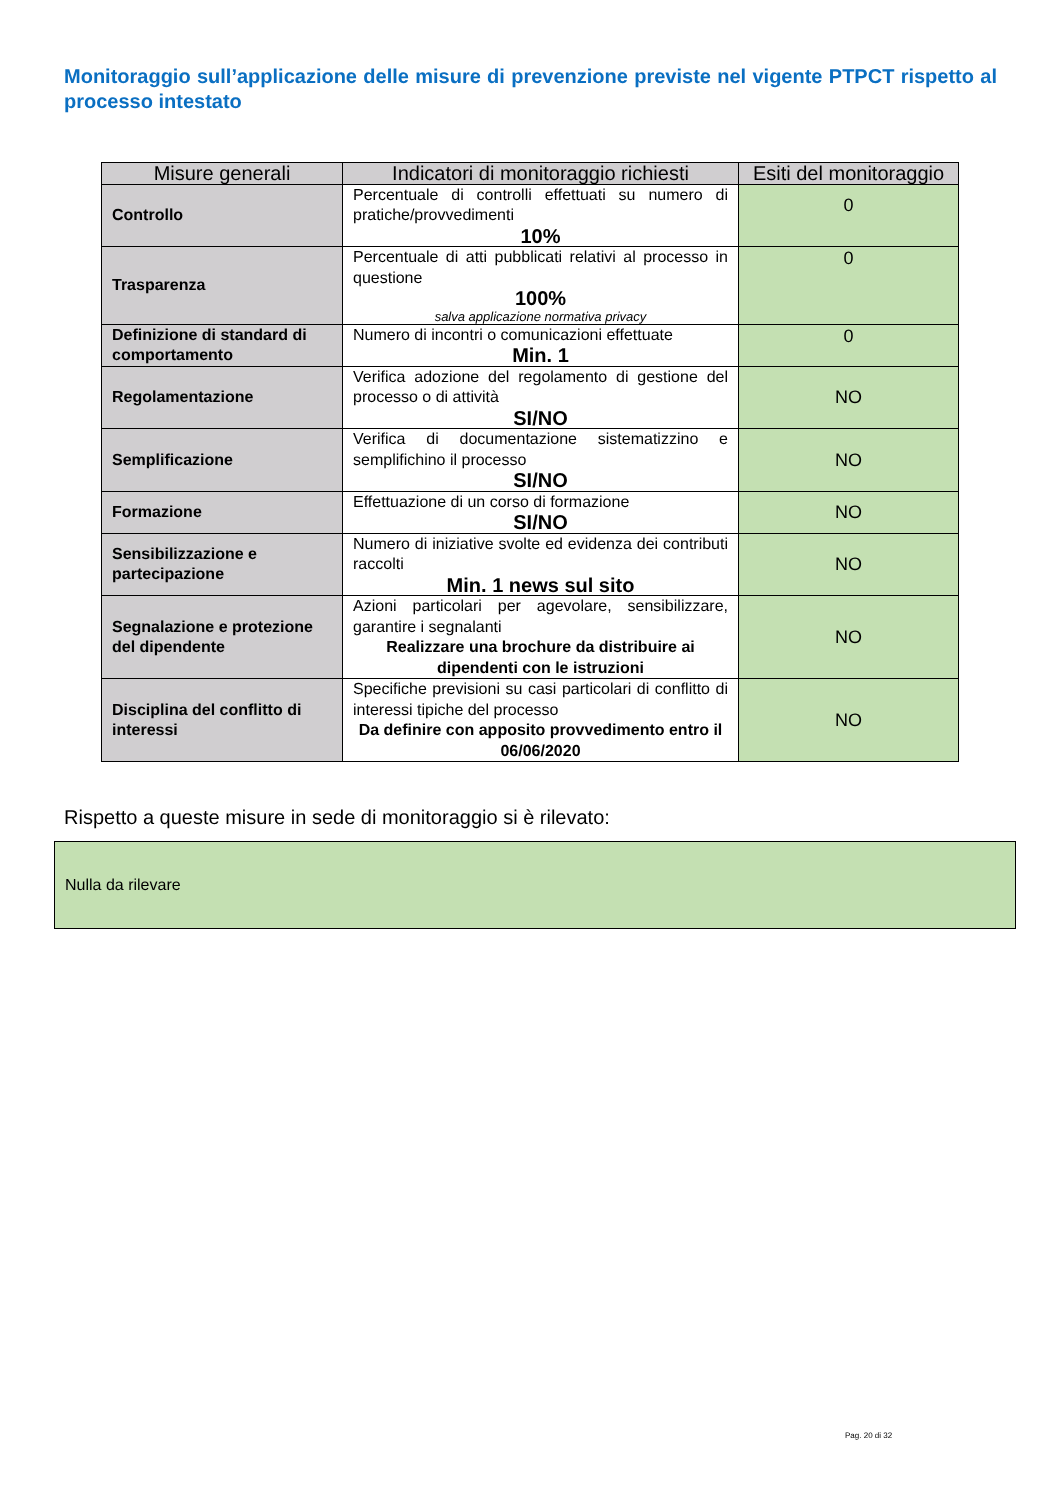Monitoraggio sull’applicazione delle misure di prevenzione previste nel vigente PTPCT rispetto al processo intestato
| Misure generali | Indicatori di monitoraggio richiesti | Esiti del monitoraggio |
| --- | --- | --- |
| Controllo | Percentuale di controlli effettuati su numero di pratiche/provvedimenti 10% | 0 |
| Trasparenza | Percentuale di atti pubblicati relativi al processo in questione 100% salva applicazione normativa privacy | 0 |
| Definizione di standard di comportamento | Numero di incontri o comunicazioni effettuate Min. 1 | 0 |
| Regolamentazione | Verifica adozione del regolamento di gestione del processo o di attività SI/NO | NO |
| Semplificazione | Verifica di documentazione sistematizzino e semplifichino il processo SI/NO | NO |
| Formazione | Effettuazione di un corso di formazione SI/NO | NO |
| Sensibilizzazione e partecipazione | Numero di iniziative svolte ed evidenza dei contributi raccolti Min. 1 news sul sito | NO |
| Segnalazione e protezione del dipendente | Azioni particolari per agevolare, sensibilizzare, garantire i segnalanti Realizzare una brochure da distribuire ai dipendenti con le istruzioni | NO |
| Disciplina del conflitto di interessi | Specifiche previsioni su casi particolari di conflitto di interessi tipiche del processo Da definire con apposito provvedimento entro il 06/06/2020 | NO |
Rispetto a queste misure in sede di monitoraggio si è rilevato:
Nulla da rilevare
Pag. 20 di 32